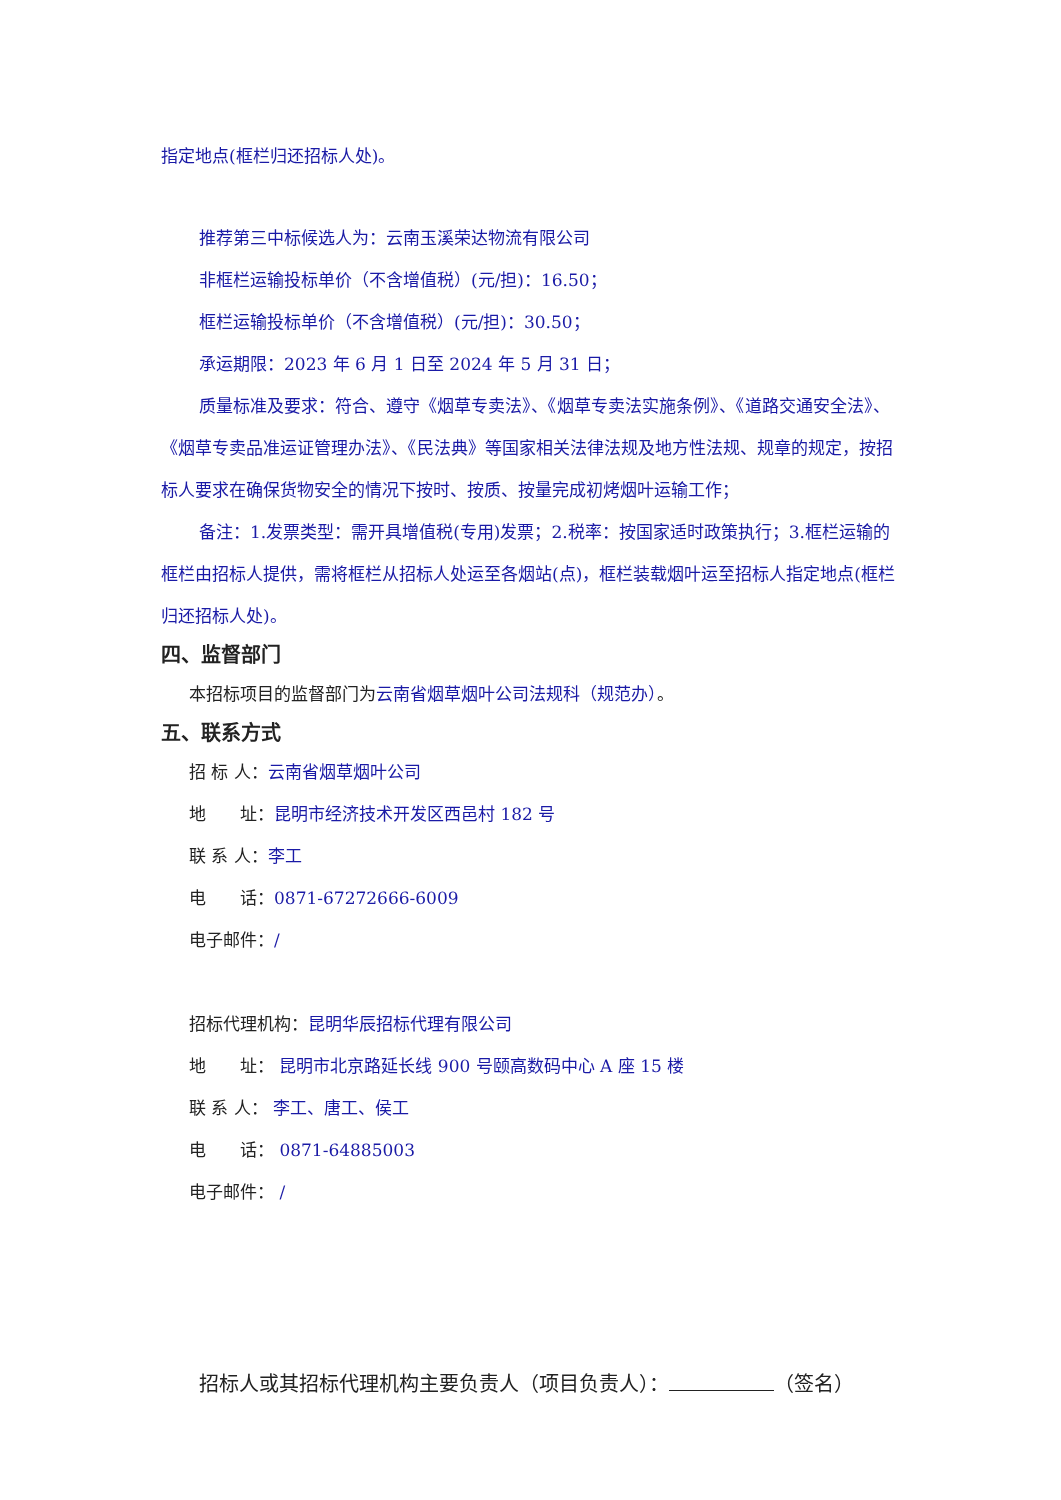指定地点(框栏归还招标人处)。
推荐第三中标候选人为：云南玉溪荣达物流有限公司
非框栏运输投标单价（不含增值税）(元/担)：16.50；
框栏运输投标单价（不含增值税）(元/担)：30.50；
承运期限：2023 年 6 月 1 日至 2024 年 5 月 31 日；
质量标准及要求：符合、遵守《烟草专卖法》、《烟草专卖法实施条例》、《道路交通安全法》、《烟草专卖品准运证管理办法》、《民法典》等国家相关法律法规及地方性法规、规章的规定，按招标人要求在确保货物安全的情况下按时、按质、按量完成初烤烟叶运输工作；
备注：1.发票类型：需开具增值税(专用)发票；2.税率：按国家适时政策执行；3.框栏运输的框栏由招标人提供，需将框栏从招标人处运至各烟站(点)，框栏装载烟叶运至招标人指定地点(框栏归还招标人处)。
四、监督部门
本招标项目的监督部门为云南省烟草烟叶公司法规科（规范办）。
五、联系方式
招 标 人：云南省烟草烟叶公司
地　　址：昆明市经济技术开发区西邑村 182 号
联 系 人：李工
电　　话：0871-67272666-6009
电子邮件：/
招标代理机构：昆明华辰招标代理有限公司
地　　址： 昆明市北京路延长线 900 号颐高数码中心 A 座 15 楼
联 系 人： 李工、唐工、侯工
电　　话： 0871-64885003
电子邮件： /
招标人或其招标代理机构主要负责人（项目负责人）： （签名）